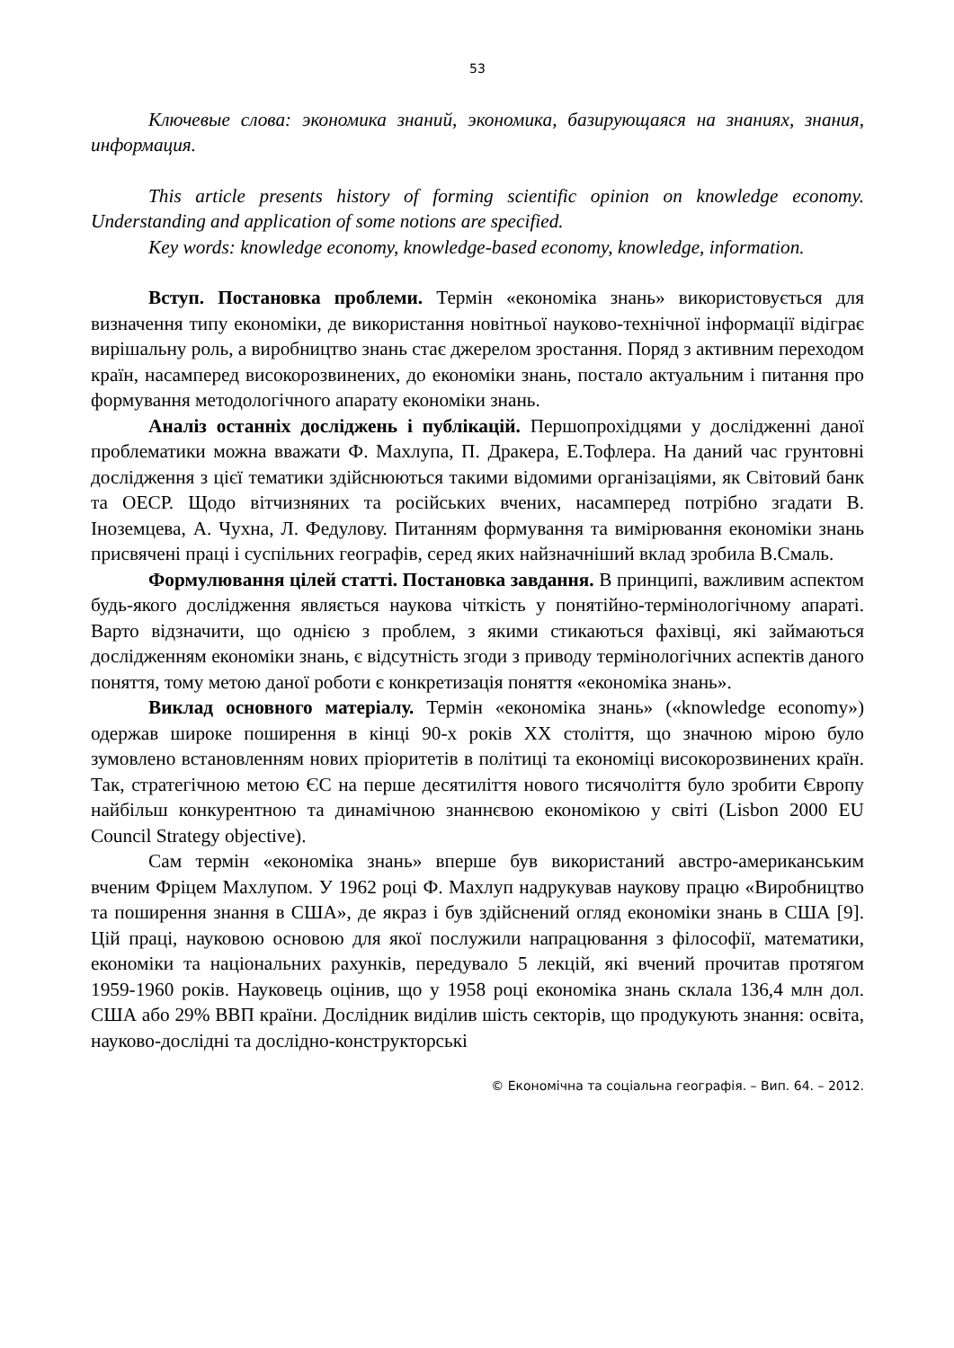53
Ключевые слова: экономика знаний, экономика, базирующаяся на знаниях, знания, информация.
This article presents history of forming scientific opinion on knowledge economy. Understanding and application of some notions are specified.
Key words: knowledge economy, knowledge-based economy, knowledge, information.
Вступ. Постановка проблеми. Термін «економіка знань» використовується для визначення типу економіки, де використання новітньої науково-технічної інформації відіграє вирішальну роль, а виробництво знань стає джерелом зростання. Поряд з активним переходом країн, насамперед високорозвинених, до економіки знань, постало актуальним і питання про формування методологічного апарату економіки знань.
Аналіз останніх досліджень і публікацій. Першопрохідцями у дослідженні даної проблематики можна вважати Ф. Махлупа, П. Дракера, Е.Тофлера. На даний час грунтовні дослідження з цієї тематики здійснюються такими відомими організаціями, як Світовий банк та ОЕСР. Щодо вітчизняних та російських вчених, насамперед потрібно згадати В. Іноземцева, А. Чухна, Л. Федулову. Питанням формування та вимірювання економіки знань присвячені праці і суспільних географів, серед яких найзначніший вклад зробила В.Смаль.
Формулювання цілей статті. Постановка завдання. В принципі, важливим аспектом будь-якого дослідження являється наукова чіткість у понятійно-термінологічному апараті. Варто відзначити, що однією з проблем, з якими стикаються фахівці, які займаються дослідженням економіки знань, є відсутність згоди з приводу термінологічних аспектів даного поняття, тому метою даної роботи є конкретизація поняття «економіка знань».
Виклад основного матеріалу. Термін «економіка знань» («knowledge economy») одержав широке поширення в кінці 90-х років XX століття, що значною мірою було зумовлено встановленням нових пріоритетів в політиці та економіці високорозвинених країн. Так, стратегічною метою ЄС на перше десятиліття нового тисячоліття було зробити Європу найбільш конкурентною та динамічною знаннєвою економікою у світі (Lisbon 2000 EU Council Strategy objective).
Сам термін «економіка знань» вперше був використаний австро-американським вченим Фріцем Махлупом. У 1962 році Ф. Махлуп надрукував наукову працю «Виробництво та поширення знання в США», де якраз і був здійснений огляд економіки знань в США [9]. Цій праці, науковою основою для якої послужили напрацювання з філософії, математики, економіки та національних рахунків, передувало 5 лекцій, які вчений прочитав протягом 1959-1960 років. Науковець оцінив, що у 1958 році економіка знань склала 136,4 млн дол. США або 29% ВВП країни. Дослідник виділив шість секторів, що продукують знання: освіта, науково-дослідні та дослідно-конструкторські
© Економічна та соціальна географія. – Вип. 64. – 2012.